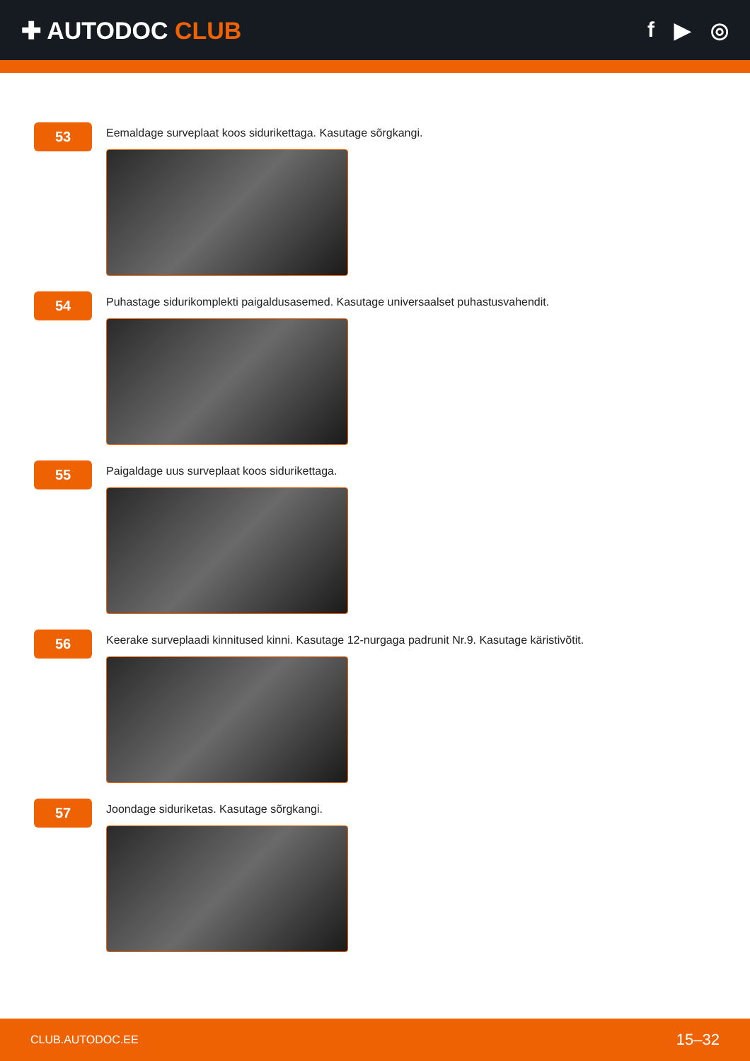✚ AUTODOC CLUB f ▶ ◎
53
Eemaldage surveplaat koos sidurikettaga. Kasutage sõrgkangi.
54
Puhastage sidurikomplekti paigaldusasemed. Kasutage universaalset puhastusvahendit.
55
Paigaldage uus surveplaat koos sidurikettaga.
56
Keerake surveplaadi kinnitused kinni. Kasutage 12-nurgaga padrunit Nr.9. Kasutage käristivõtit.
57
Joondage siduriketas. Kasutage sõrgkangi.
CLUB.AUTODOC.EE 15–32